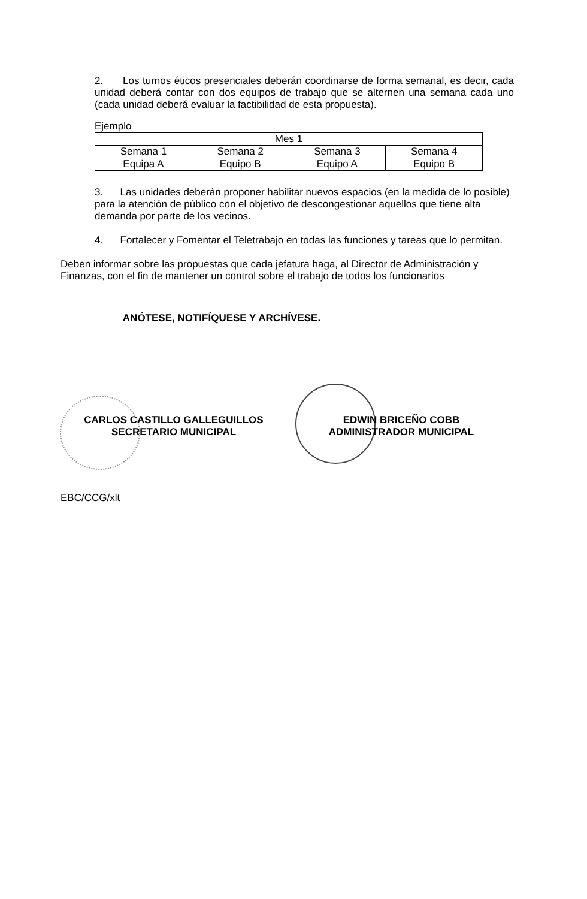2. Los turnos éticos presenciales deberán coordinarse de forma semanal, es decir, cada unidad deberá contar con dos equipos de trabajo que se alternen una semana cada uno (cada unidad deberá evaluar la factibilidad de esta propuesta).
Ejemplo
| Mes 1 | | | |
| Semana 1 | Semana 2 | Semana 3 | Semana 4 |
| Equipa A | Equipo B | Equipo A | Equipo B |
3. Las unidades deberán proponer habilitar nuevos espacios (en la medida de lo posible) para la atención de público con el objetivo de descongestionar aquellos que tiene alta demanda por parte de los vecinos.
4. Fortalecer y Fomentar el Teletrabajo en todas las funciones y tareas que lo permitan.
Deben informar sobre las propuestas que cada jefatura haga, al Director de Administración y Finanzas, con el fin de mantener un control sobre el trabajo de todos los funcionarios
ANÓTESE, NOTIFÍQUESE Y ARCHÍVESE.
CARLOS CASTILLO GALLEGUILLOS
SECRETARIO MUNICIPAL
EDWIN BRICEÑO COBB
ADMINISTRADOR MUNICIPAL
EBC/CCG/xlt